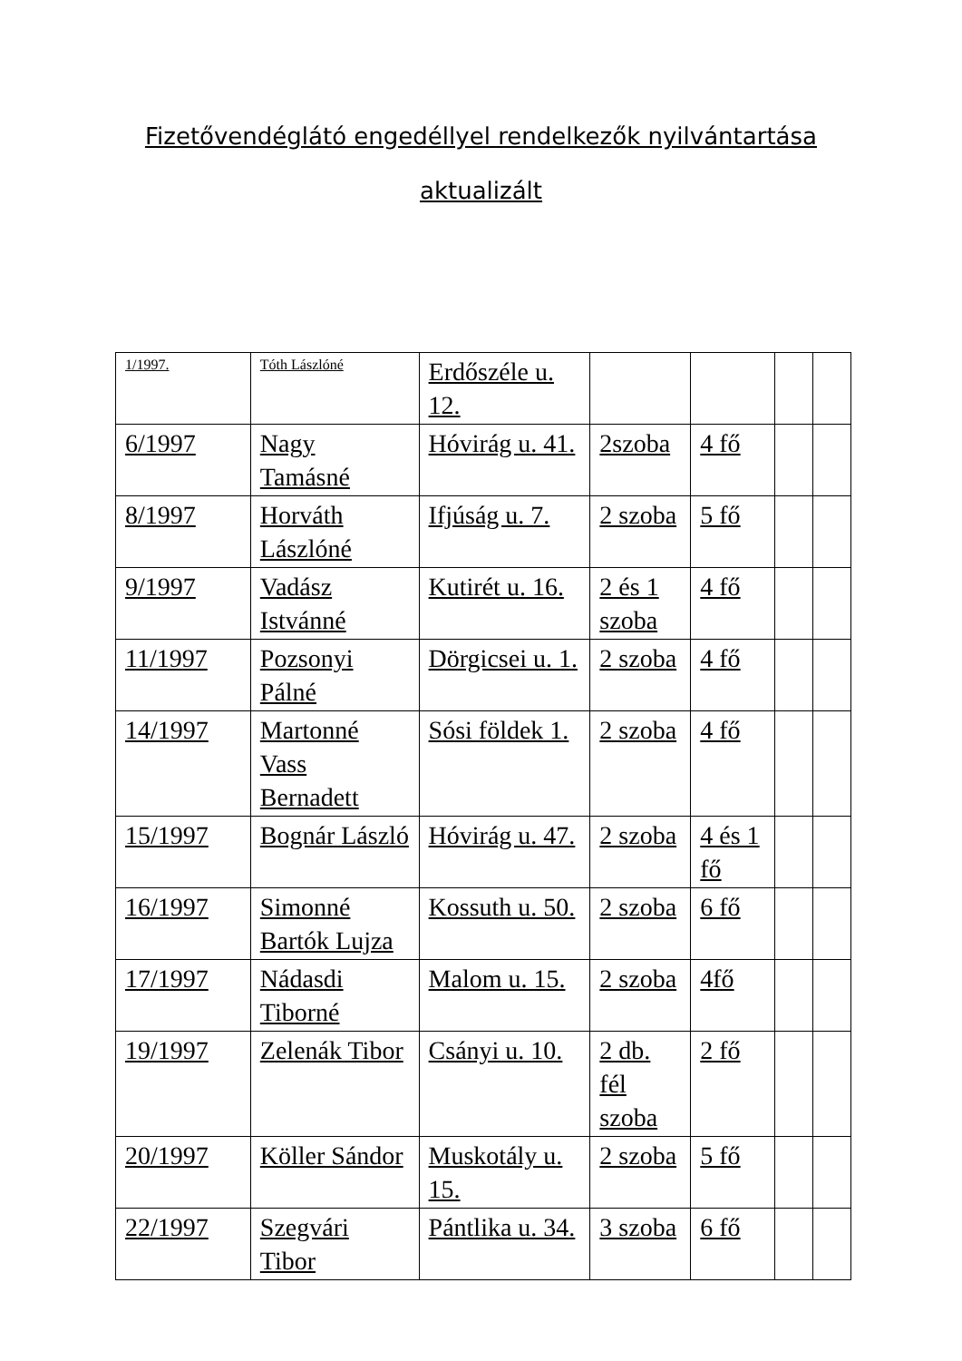Fizetővendéglátó engedéllyel rendelkezők nyilvántartása
aktualizált
| 1/1997. | Tóth Lászlóné | Erdőszéle u. 12. | | | | |
| 6/1997 | Nagy Tamásné | Hóvirág u. 41. | 2szoba | 4 fő | | |
| 8/1997 | Horváth Lászlóné | Ifjúság u. 7. | 2 szoba | 5 fő | | |
| 9/1997 | Vadász Istvánné | Kutirét u. 16. | 2 és 1 szoba | 4 fő | | |
| 11/1997 | Pozsonyi Pálné | Dörgicsei u. 1. | 2 szoba | 4 fő | | |
| 14/1997 | Martonné Vass Bernadett | Sósi földek 1. | 2 szoba | 4 fő | | |
| 15/1997 | Bognár László | Hóvirág u. 47. | 2 szoba | 4 és 1 fő | | |
| 16/1997 | Simonné Bartók Lujza | Kossuth u. 50. | 2 szoba | 6 fő | | |
| 17/1997 | Nádasdi Tiborné | Malom u. 15. | 2 szoba | 4fő | | |
| 19/1997 | Zelenák Tibor | Csányi u. 10. | 2 db. fél szoba | 2 fő | | |
| 20/1997 | Köller Sándor | Muskotály u. 15. | 2 szoba | 5 fő | | |
| 22/1997 | Szegvári Tibor | Pántlika u. 34. | 3 szoba | 6 fő | | |